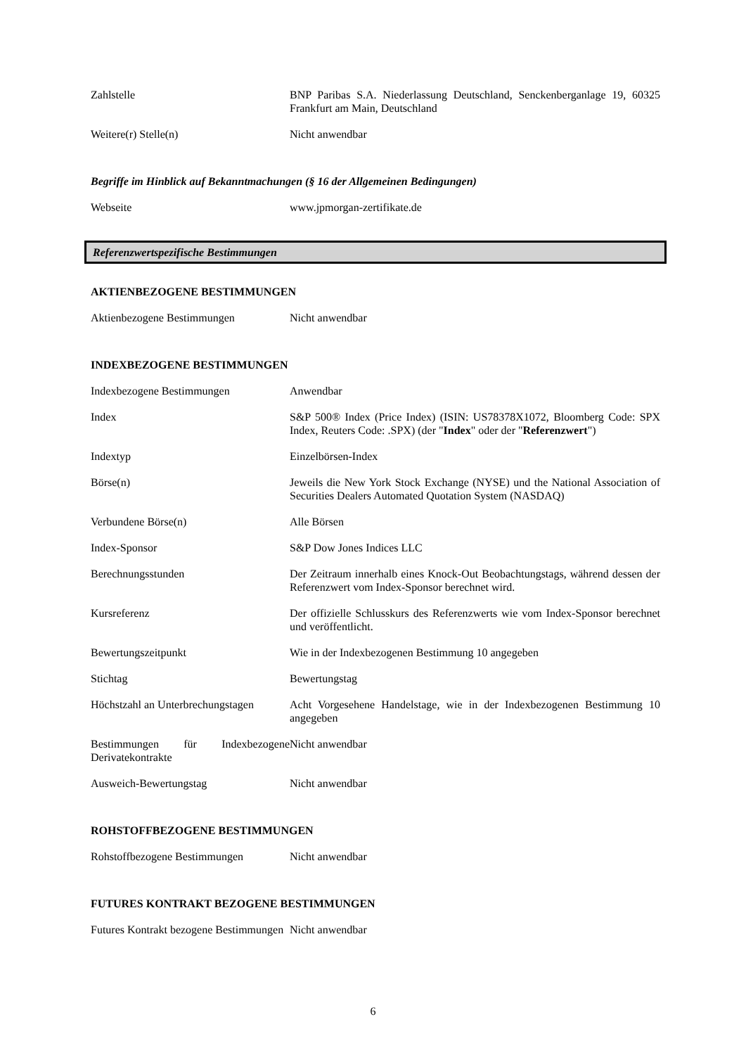| Zahlstelle | BNP Paribas S.A. Niederlassung Deutschland, Senckenberganlage 19, 60325 Frankfurt am Main, Deutschland |
| Weitere(r) Stelle(n) | Nicht anwendbar |
Begriffe im Hinblick auf Bekanntmachungen (§ 16 der Allgemeinen Bedingungen)
| Webseite | www.jpmorgan-zertifikate.de |
Referenzwertspezifische Bestimmungen
AKTIENBEZOGENE BESTIMMUNGEN
| Aktienbezogene Bestimmungen | Nicht anwendbar |
INDEXBEZOGENE BESTIMMUNGEN
| Indexbezogene Bestimmungen | Anwendbar |
| Index | S&P 500® Index (Price Index) (ISIN: US78378X1072, Bloomberg Code: SPX Index, Reuters Code: .SPX) (der " Index " oder der " Referenzwert ") |
| Indextyp | Einzelbörsen-Index |
| Börse(n) | Jeweils die New York Stock Exchange (NYSE) und the National Association of Securities Dealers Automated Quotation System (NASDAQ) |
| Verbundene Börse(n) | Alle Börsen |
| Index-Sponsor | S&P Dow Jones Indices LLC |
| Berechnungsstunden | Der Zeitraum innerhalb eines Knock-Out Beobachtungstags, während dessen der Referenzwert vom Index-Sponsor berechnet wird. |
| Kursreferenz | Der offizielle Schlusskurs des Referenzwerts wie vom Index-Sponsor berechnet und veröffentlicht. |
| Bewertungszeitpunkt | Wie in der Indexbezogenen Bestimmung 10 angegeben |
| Stichtag | Bewertungstag |
| Höchstzahl an Unterbrechungstagen | Acht Vorgesehene Handelstage, wie in der Indexbezogenen Bestimmung 10 angegeben |
| Bestimmungen für Indexbezogene Derivatekontrakte | Nicht anwendbar |
| Ausweich-Bewertungstag | Nicht anwendbar |
ROHSTOFFBEZOGENE BESTIMMUNGEN
| Rohstoffbezogene Bestimmungen | Nicht anwendbar |
FUTURES KONTRAKT BEZOGENE BESTIMMUNGEN
| Futures Kontrakt bezogene Bestimmungen | Nicht anwendbar |
6